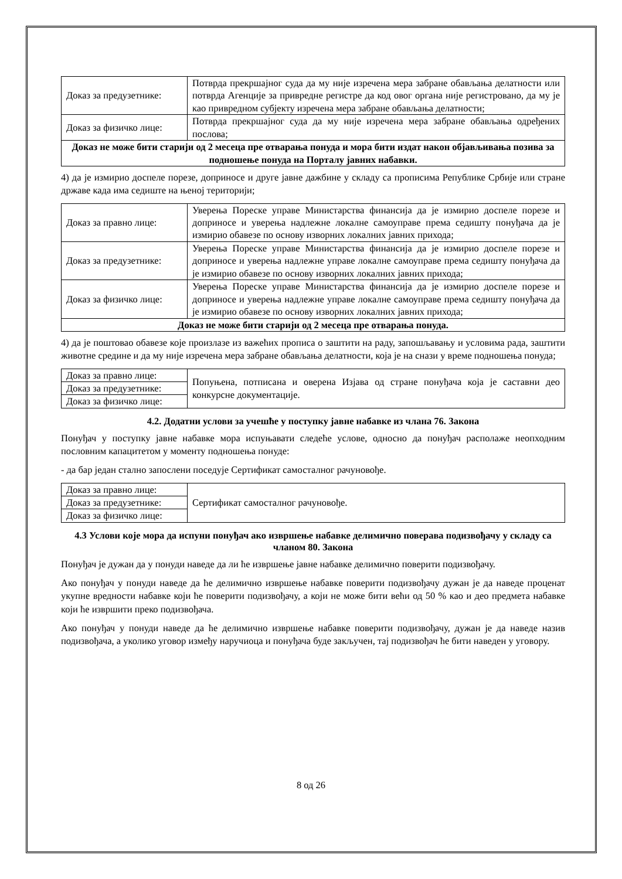| Доказ за предузетнике: | Потврда прекршајног суда да му није изречена мера забране обављања делатности или потврда Агенције за привредне регистре да код овог органа није регистровано, да му је као привредном субјекту изречена мера забране обављања делатности; |
| Доказ за физичко лице: | Потврда прекршајног суда да му није изречена мера забране обављања одређених послова; |
| Доказ не може бити старији од 2 месеца пре отварања понуда и мора бити издат након објављивања позива за подношење понуда на Порталу јавних набавки. | |
4) да је измирио доспеле порезе, доприносе и друге јавне дажбине у складу са прописима Републике Србије или стране државе када има седиште на њеној територији;
| Доказ за правно лице: | Уверења Пореске управе Министарства финансија да је измирио доспеле порезе и доприносе и уверења надлежне локалне самоуправе према седишту понуђача да је измирио обавезе по основу изворних локалних јавних прихода; |
| Доказ за предузетнике: | Уверења Пореске управе Министарства финансија да је измирио доспеле порезе и доприносе и уверења надлежне управе локалне самоуправе према седишту понуђача да је измирио обавезе по основу изворних локалних јавних прихода; |
| Доказ за физичко лице: | Уверења Пореске управе Министарства финансија да је измирио доспеле порезе и доприносе и уверења надлежне управе локалне самоуправе према седишту понуђача да је измирио обавезе по основу изворних локалних јавних прихода; |
| Доказ не може бити старији од 2 месеца пре отварања понуда. | |
4) да је поштовао обавезе које произлазе из важећих прописа о заштити на раду, запошљавању и условима рада, заштити животне средине и да му није изречена мера забране обављања делатности, која је на снази у време подношења понуда;
| Доказ за правно лице: | Попуњена, потписана и оверена Изјава од стране понуђача која је саставни део конкурсне документације. |
| Доказ за предузетнике: | |
| Доказ за физичко лице: | |
4.2. Додатни услови за учешће у поступку јавне набавке из члана 76. Закона
Понуђач у поступку јавне набавке мора испуњавати следеће услове, односно да понуђач располаже неопходним пословним капацитетом у моменту подношења понуде:
- да бар један стално запослени поседује Сертификат самосталног рачуновође.
| Доказ за правно лице: | Сертификат самосталног рачуновође. |
| Доказ за предузетнике: | |
| Доказ за физичко лице: | |
4.3 Услови које мора да испуни понуђач ако извршење набавке делимично поверава подизвођачу у складу са чланом 80. Закона
Понуђач је дужан да у понуди наведе да ли ће извршење јавне набавке делимично поверити подизвођачу.
Ако понуђач у понуди наведе да ће делимично извршење набавке поверити подизвођачу дужан је да наведе проценат укупне вредности набавке који ће поверити подизвођачу, а који не може бити већи од 50 % као и део предмета набавке који ће извршити преко подизвођача.
Ако понуђач у понуди наведе да ће делимично извршење набавке поверити подизвођачу, дужан је да наведе назив подизвођача, а уколико уговор између наручиоца и понуђача буде закључен, тај подизвођач ће бити наведен у уговору.
8 од 26